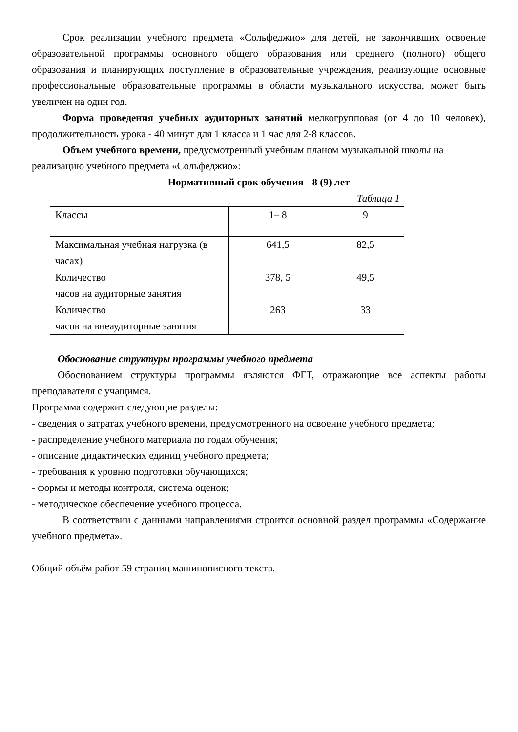Срок реализации учебного предмета «Сольфеджио» для детей, не закончивших освоение образовательной программы основного общего образования или среднего (полного) общего образования и планирующих поступление в образовательные учреждения, реализующие основные профессиональные образовательные программы в области музыкального искусства, может быть увеличен на один год.
Форма проведения учебных аудиторных занятий мелкогрупповая (от 4 до 10 человек), продолжительность урока - 40 минут для 1 класса и 1 час для 2-8 классов.
Объем учебного времени, предусмотренный учебным планом музыкальной школы на реализацию учебного предмета «Сольфеджио»:
Нормативный срок обучения - 8 (9) лет
Таблица 1
| Классы | 1– 8 | 9 |
| Максимальная учебная нагрузка (в часах) | 641,5 | 82,5 |
| Количество часов на аудиторные занятия | 378, 5 | 49,5 |
| Количество часов на внеаудиторные занятия | 263 | 33 |
Обоснование структуры программы учебного предмета
Обоснованием структуры программы являются ФГТ, отражающие все аспекты работы преподавателя с учащимся.
Программа содержит следующие разделы:
- сведения о затратах учебного времени, предусмотренного на освоение учебного предмета;
- распределение учебного материала по годам обучения;
- описание дидактических единиц учебного предмета;
- требования к уровню подготовки обучающихся;
- формы и методы контроля, система оценок;
- методическое обеспечение учебного процесса.
В соответствии с данными направлениями строится основной раздел программы «Содержание учебного предмета».
Общий объём работ 59 страниц машинописного текста.